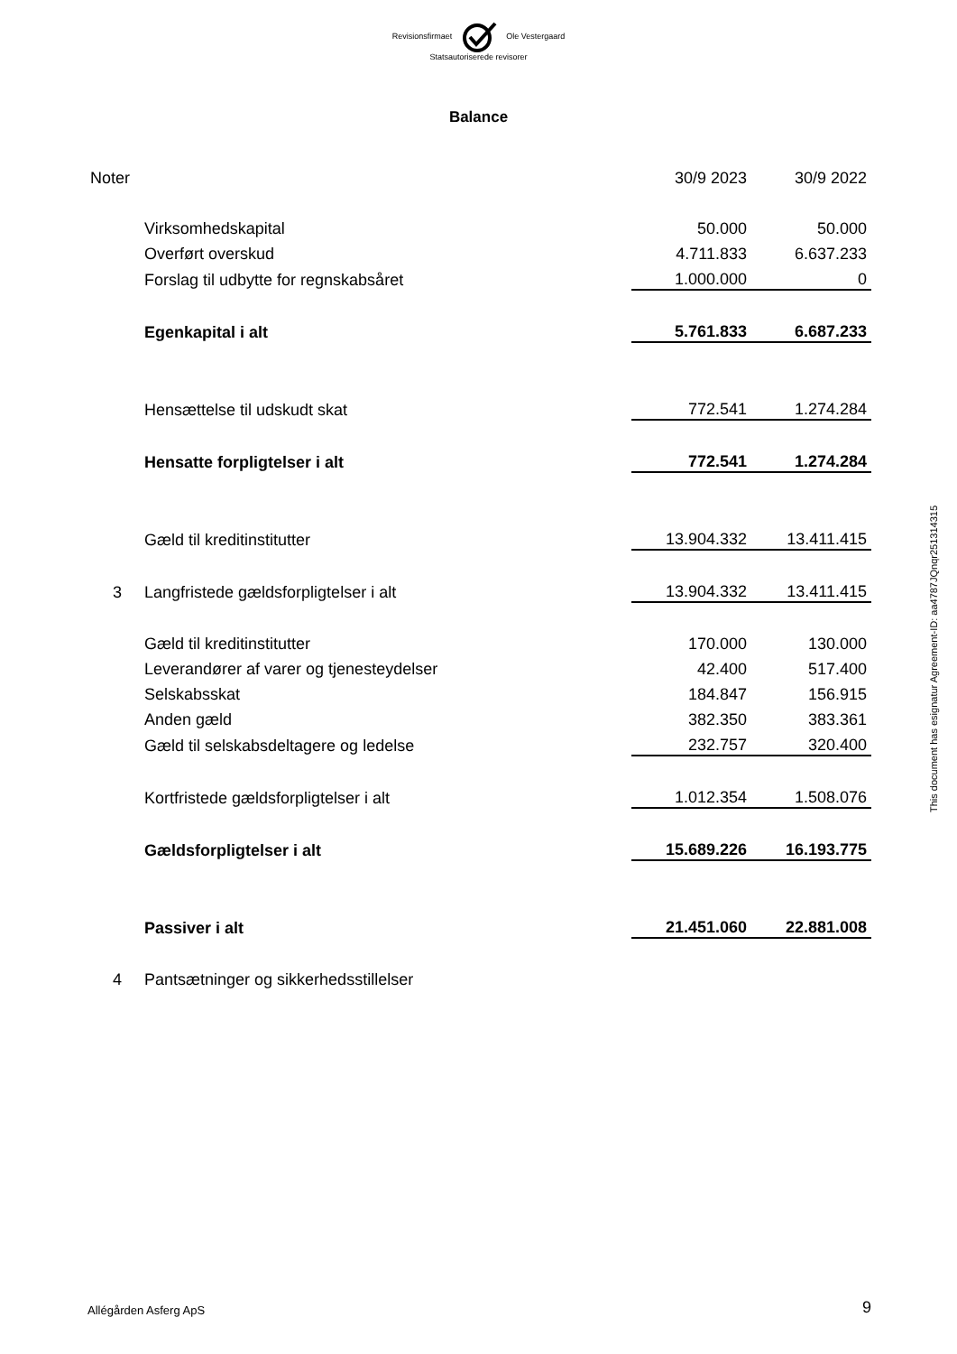Revisionsfirmaet Ole Vestergaard
Statsautoriserede revisorer
Balance
| Noter | | 30/9 2023 | 30/9 2022 |
| | Virksomhedskapital | 50.000 | 50.000 |
| | Overført overskud | 4.711.833 | 6.637.233 |
| | Forslag til udbytte for regnskabsåret | 1.000.000 | 0 |
| | Egenkapital i alt | 5.761.833 | 6.687.233 |
| | Hensættelse til udskudt skat | 772.541 | 1.274.284 |
| | Hensatte forpligtelser i alt | 772.541 | 1.274.284 |
| | Gæld til kreditinstitutter | 13.904.332 | 13.411.415 |
| 3 | Langfristede gældsforpligtelser i alt | 13.904.332 | 13.411.415 |
| | Gæld til kreditinstitutter | 170.000 | 130.000 |
| | Leverandører af varer og tjenesteydelser | 42.400 | 517.400 |
| | Selskabsskat | 184.847 | 156.915 |
| | Anden gæld | 382.350 | 383.361 |
| | Gæld til selskabsdeltagere og ledelse | 232.757 | 320.400 |
| | Kortfristede gældsforpligtelser i alt | 1.012.354 | 1.508.076 |
| | Gældsforpligtelser i alt | 15.689.226 | 16.193.775 |
| | Passiver i alt | 21.451.060 | 22.881.008 |
| 4 | Pantsætninger og sikkerhedsstillelser | | |
This document has esignatur Agreement-ID: aa4787JQnqr251314315
Allégården Asferg ApS 9